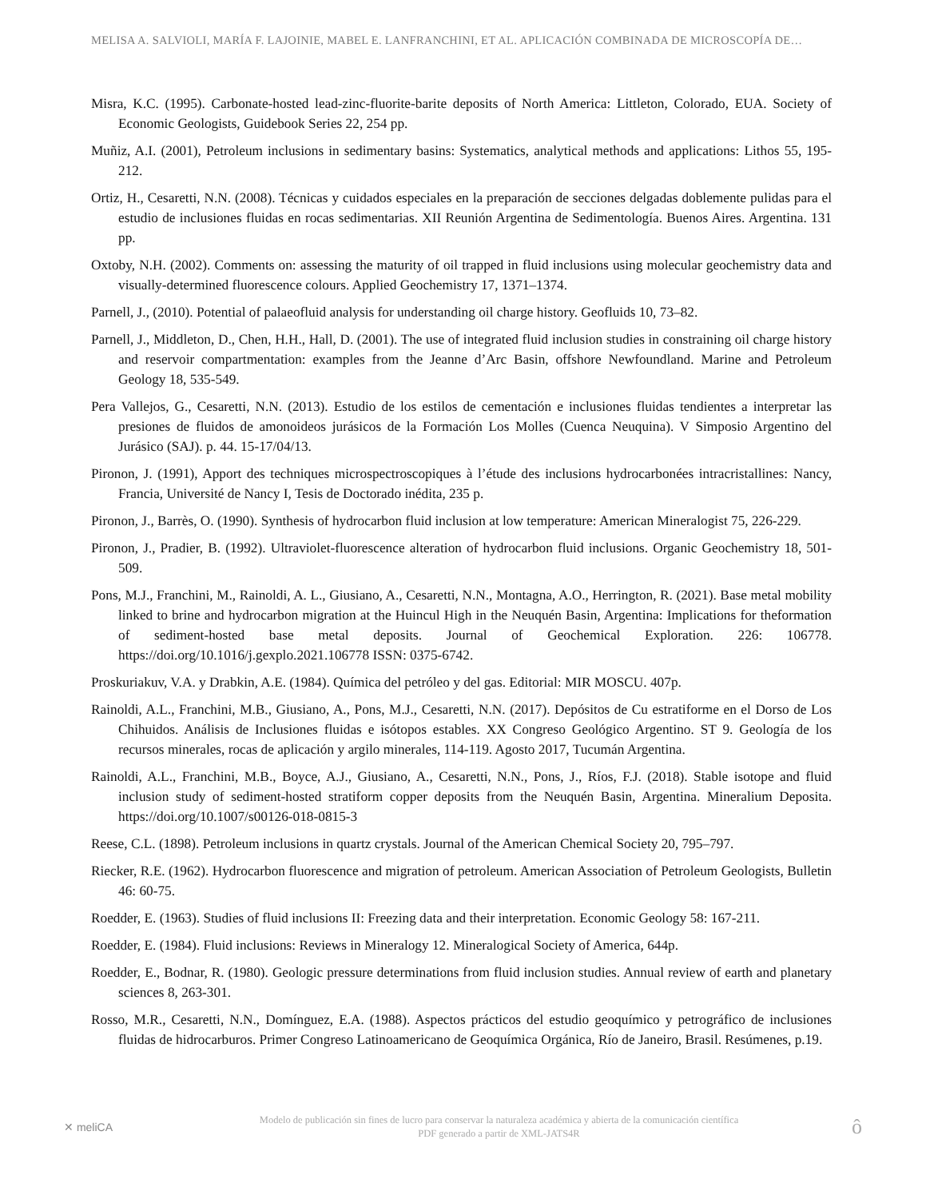MELISA A. SALVIOLI, MARÍA F. LAJOINIE, MABEL E. LANFRANCHINI, ET AL. APLICACIÓN COMBINADA DE MICROSCOPÍA DE…
Misra, K.C. (1995). Carbonate-hosted lead-zinc-fluorite-barite deposits of North America: Littleton, Colorado, EUA. Society of Economic Geologists, Guidebook Series 22, 254 pp.
Muñiz, A.I. (2001), Petroleum inclusions in sedimentary basins: Systematics, analytical methods and applications: Lithos 55, 195-212.
Ortiz, H., Cesaretti, N.N. (2008). Técnicas y cuidados especiales en la preparación de secciones delgadas doblemente pulidas para el estudio de inclusiones fluidas en rocas sedimentarias. XII Reunión Argentina de Sedimentología. Buenos Aires. Argentina. 131 pp.
Oxtoby, N.H. (2002). Comments on: assessing the maturity of oil trapped in fluid inclusions using molecular geochemistry data and visually-determined fluorescence colours. Applied Geochemistry 17, 1371–1374.
Parnell, J., (2010). Potential of palaeofluid analysis for understanding oil charge history. Geofluids 10, 73–82.
Parnell, J., Middleton, D., Chen, H.H., Hall, D. (2001). The use of integrated fluid inclusion studies in constraining oil charge history and reservoir compartmentation: examples from the Jeanne d’Arc Basin, offshore Newfoundland. Marine and Petroleum Geology 18, 535-549.
Pera Vallejos, G., Cesaretti, N.N. (2013). Estudio de los estilos de cementación e inclusiones fluidas tendientes a interpretar las presiones de fluidos de amonoideos jurásicos de la Formación Los Molles (Cuenca Neuquina). V Simposio Argentino del Jurásico (SAJ). p. 44. 15-17/04/13.
Pironon, J. (1991), Apport des techniques microspectroscopiques à l’étude des inclusions hydrocarbonées intracristallines: Nancy, Francia, Université de Nancy I, Tesis de Doctorado inédita, 235 p.
Pironon, J., Barrès, O. (1990). Synthesis of hydrocarbon fluid inclusion at low temperature: American Mineralogist 75, 226-229.
Pironon, J., Pradier, B. (1992). Ultraviolet-fluorescence alteration of hydrocarbon fluid inclusions. Organic Geochemistry 18, 501-509.
Pons, M.J., Franchini, M., Rainoldi, A. L., Giusiano, A., Cesaretti, N.N., Montagna, A.O., Herrington, R. (2021). Base metal mobility linked to brine and hydrocarbon migration at the Huincul High in the Neuquén Basin, Argentina: Implications for theformation of sediment-hosted base metal deposits. Journal of Geochemical Exploration. 226: 106778. https://doi.org/10.1016/j.gexplo.2021.106778 ISSN: 0375-6742.
Proskuriakuv, V.A. y Drabkin, A.E. (1984). Química del petróleo y del gas. Editorial: MIR MOSCU. 407p.
Rainoldi, A.L., Franchini, M.B., Giusiano, A., Pons, M.J., Cesaretti, N.N. (2017). Depósitos de Cu estratiforme en el Dorso de Los Chihuidos. Análisis de Inclusiones fluidas e isótopos estables. XX Congreso Geológico Argentino. ST 9. Geología de los recursos minerales, rocas de aplicación y argilo minerales, 114-119. Agosto 2017, Tucumán Argentina.
Rainoldi, A.L., Franchini, M.B., Boyce, A.J., Giusiano, A., Cesaretti, N.N., Pons, J., Ríos, F.J. (2018). Stable isotope and fluid inclusion study of sediment-hosted stratiform copper deposits from the Neuquén Basin, Argentina. Mineralium Deposita. https://doi.org/10.1007/s00126-018-0815-3
Reese, C.L. (1898). Petroleum inclusions in quartz crystals. Journal of the American Chemical Society 20, 795–797.
Riecker, R.E. (1962). Hydrocarbon fluorescence and migration of petroleum. American Association of Petroleum Geologists, Bulletin 46: 60-75.
Roedder, E. (1963). Studies of fluid inclusions II: Freezing data and their interpretation. Economic Geology 58: 167-211.
Roedder, E. (1984). Fluid inclusions: Reviews in Mineralogy 12. Mineralogical Society of America, 644p.
Roedder, E., Bodnar, R. (1980). Geologic pressure determinations from fluid inclusion studies. Annual review of earth and planetary sciences 8, 263-301.
Rosso, M.R., Cesaretti, N.N., Domínguez, E.A. (1988). Aspectos prácticos del estudio geoquímico y petrográfico de inclusiones fluidas de hidrocarburos. Primer Congreso Latinoamericano de Geoquímica Orgánica, Río de Janeiro, Brasil. Resúmenes, p.19.
✕ meliCA
Modelo de publicación sin fines de lucro para conservar la naturaleza académica y abierta de la comunicación científica
PDF generado a partir de XML-JATS4R
ô